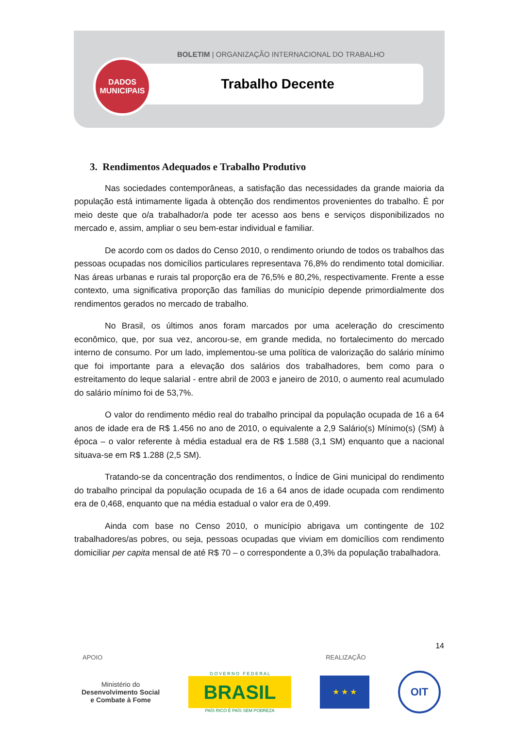BOLETIM | ORGANIZAÇÃO INTERNACIONAL DO TRABALHO
Trabalho Decente
DADOS
MUNICIPAIS
3. Rendimentos Adequados e Trabalho Produtivo
Nas sociedades contemporâneas, a satisfação das necessidades da grande maioria da população está intimamente ligada à obtenção dos rendimentos provenientes do trabalho. É por meio deste que o/a trabalhador/a pode ter acesso aos bens e serviços disponibilizados no mercado e, assim, ampliar o seu bem-estar individual e familiar.
De acordo com os dados do Censo 2010, o rendimento oriundo de todos os trabalhos das pessoas ocupadas nos domicílios particulares representava 76,8% do rendimento total domiciliar. Nas áreas urbanas e rurais tal proporção era de 76,5% e 80,2%, respectivamente. Frente a esse contexto, uma significativa proporção das famílias do município depende primordialmente dos rendimentos gerados no mercado de trabalho.
No Brasil, os últimos anos foram marcados por uma aceleração do crescimento econômico, que, por sua vez, ancorou-se, em grande medida, no fortalecimento do mercado interno de consumo. Por um lado, implementou-se uma política de valorização do salário mínimo que foi importante para a elevação dos salários dos trabalhadores, bem como para o estreitamento do leque salarial - entre abril de 2003 e janeiro de 2010, o aumento real acumulado do salário mínimo foi de 53,7%.
O valor do rendimento médio real do trabalho principal da população ocupada de 16 a 64 anos de idade era de R$ 1.456 no ano de 2010, o equivalente a 2,9 Salário(s) Mínimo(s) (SM) à época – o valor referente à média estadual era de R$ 1.588 (3,1 SM) enquanto que a nacional situava-se em R$ 1.288 (2,5 SM).
Tratando-se da concentração dos rendimentos, o Índice de Gini municipal do rendimento do trabalho principal da população ocupada de 16 a 64 anos de idade ocupada com rendimento era de 0,468, enquanto que na média estadual o valor era de 0,499.
Ainda com base no Censo 2010, o município abrigava um contingente de 102 trabalhadores/as pobres, ou seja, pessoas ocupadas que viviam em domicílios com rendimento domiciliar per capita mensal de até R$ 70 – o correspondente a 0,3% da população trabalhadora.
14
APOIO REALIZAÇÃO
Ministério do
Desenvolvimento Social
e Combate à Fome
G O V E R N O F E D E R A L
BRASIL
PAÍS RICO É PAÍS SEM POBREZA
★ ★ ★
OIT